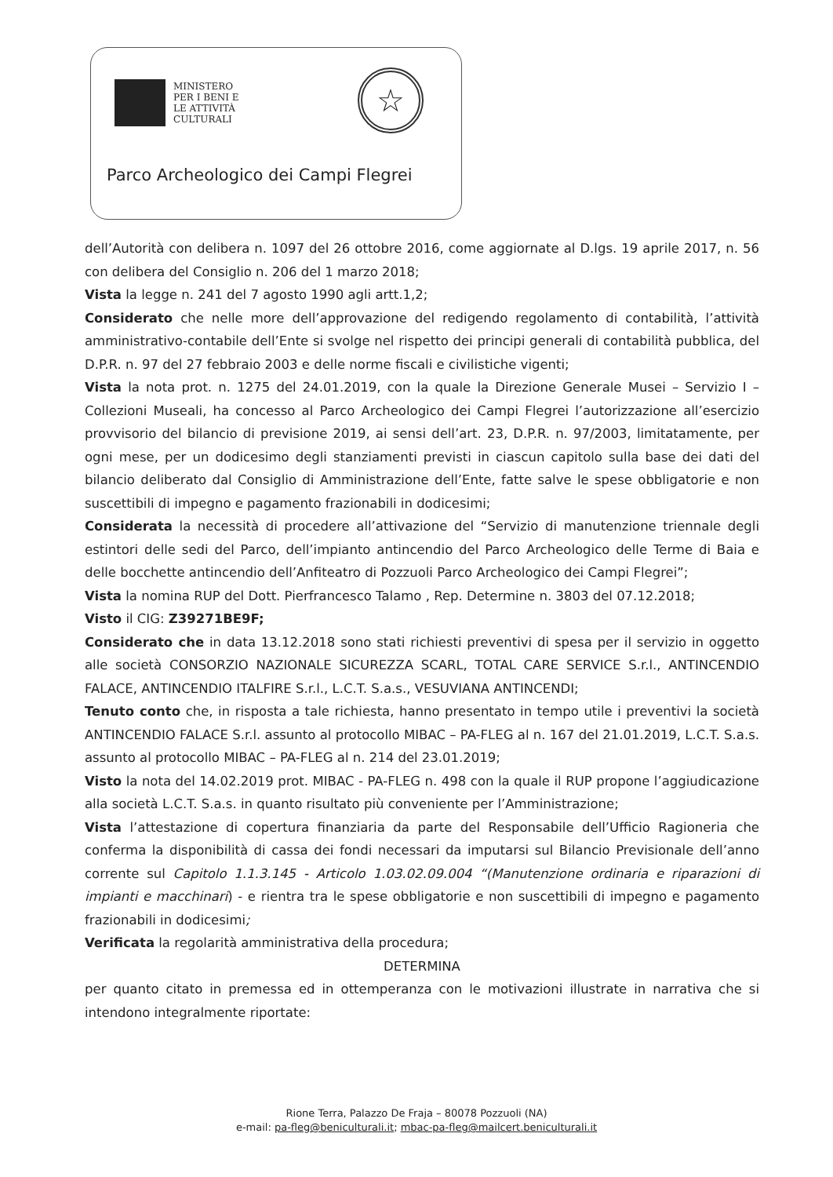MINISTERO
PER I BENI E
LE ATTIVITÀ
CULTURALI
☆
Parco Archeologico dei Campi Flegrei
dell’Autorità con delibera n. 1097 del 26 ottobre 2016, come aggiornate al D.lgs. 19 aprile 2017, n. 56 con delibera del Consiglio n. 206 del 1 marzo 2018;
Vista la legge n. 241 del 7 agosto 1990 agli artt.1,2;
Considerato che nelle more dell’approvazione del redigendo regolamento di contabilità, l’attività amministrativo-contabile dell’Ente si svolge nel rispetto dei principi generali di contabilità pubblica, del D.P.R. n. 97 del 27 febbraio 2003 e delle norme fiscali e civilistiche vigenti;
Vista la nota prot. n. 1275 del 24.01.2019, con la quale la Direzione Generale Musei – Servizio I – Collezioni Museali, ha concesso al Parco Archeologico dei Campi Flegrei l’autorizzazione all’esercizio provvisorio del bilancio di previsione 2019, ai sensi dell’art. 23, D.P.R. n. 97/2003, limitatamente, per ogni mese, per un dodicesimo degli stanziamenti previsti in ciascun capitolo sulla base dei dati del bilancio deliberato dal Consiglio di Amministrazione dell’Ente, fatte salve le spese obbligatorie e non suscettibili di impegno e pagamento frazionabili in dodicesimi;
Considerata la necessità di procedere all’attivazione del “Servizio di manutenzione triennale degli estintori delle sedi del Parco, dell’impianto antincendio del Parco Archeologico delle Terme di Baia e delle bocchette antincendio dell’Anfiteatro di Pozzuoli Parco Archeologico dei Campi Flegrei”;
Vista la nomina RUP del Dott. Pierfrancesco Talamo , Rep. Determine n. 3803 del 07.12.2018;
Visto il CIG: Z39271BE9F;
Considerato che in data 13.12.2018 sono stati richiesti preventivi di spesa per il servizio in oggetto alle società CONSORZIO NAZIONALE SICUREZZA SCARL, TOTAL CARE SERVICE S.r.l., ANTINCENDIO FALACE, ANTINCENDIO ITALFIRE S.r.l., L.C.T. S.a.s., VESUVIANA ANTINCENDI;
Tenuto conto che, in risposta a tale richiesta, hanno presentato in tempo utile i preventivi la società ANTINCENDIO FALACE S.r.l. assunto al protocollo MIBAC – PA-FLEG al n. 167 del 21.01.2019, L.C.T. S.a.s. assunto al protocollo MIBAC – PA-FLEG al n. 214 del 23.01.2019;
Visto la nota del 14.02.2019 prot. MIBAC - PA-FLEG n. 498 con la quale il RUP propone l’aggiudicazione alla società L.C.T. S.a.s. in quanto risultato più conveniente per l’Amministrazione;
Vista l’attestazione di copertura finanziaria da parte del Responsabile dell’Ufficio Ragioneria che conferma la disponibilità di cassa dei fondi necessari da imputarsi sul Bilancio Previsionale dell’anno corrente sul Capitolo 1.1.3.145 - Articolo 1.03.02.09.004 “(Manutenzione ordinaria e riparazioni di impianti e macchinari) - e rientra tra le spese obbligatorie e non suscettibili di impegno e pagamento frazionabili in dodicesimi;
Verificata la regolarità amministrativa della procedura;
DETERMINA
per quanto citato in premessa ed in ottemperanza con le motivazioni illustrate in narrativa che si intendono integralmente riportate:
Rione Terra, Palazzo De Fraja – 80078 Pozzuoli (NA)
e-mail: pa-fleg@beniculturali.it; mbac-pa-fleg@mailcert.beniculturali.it